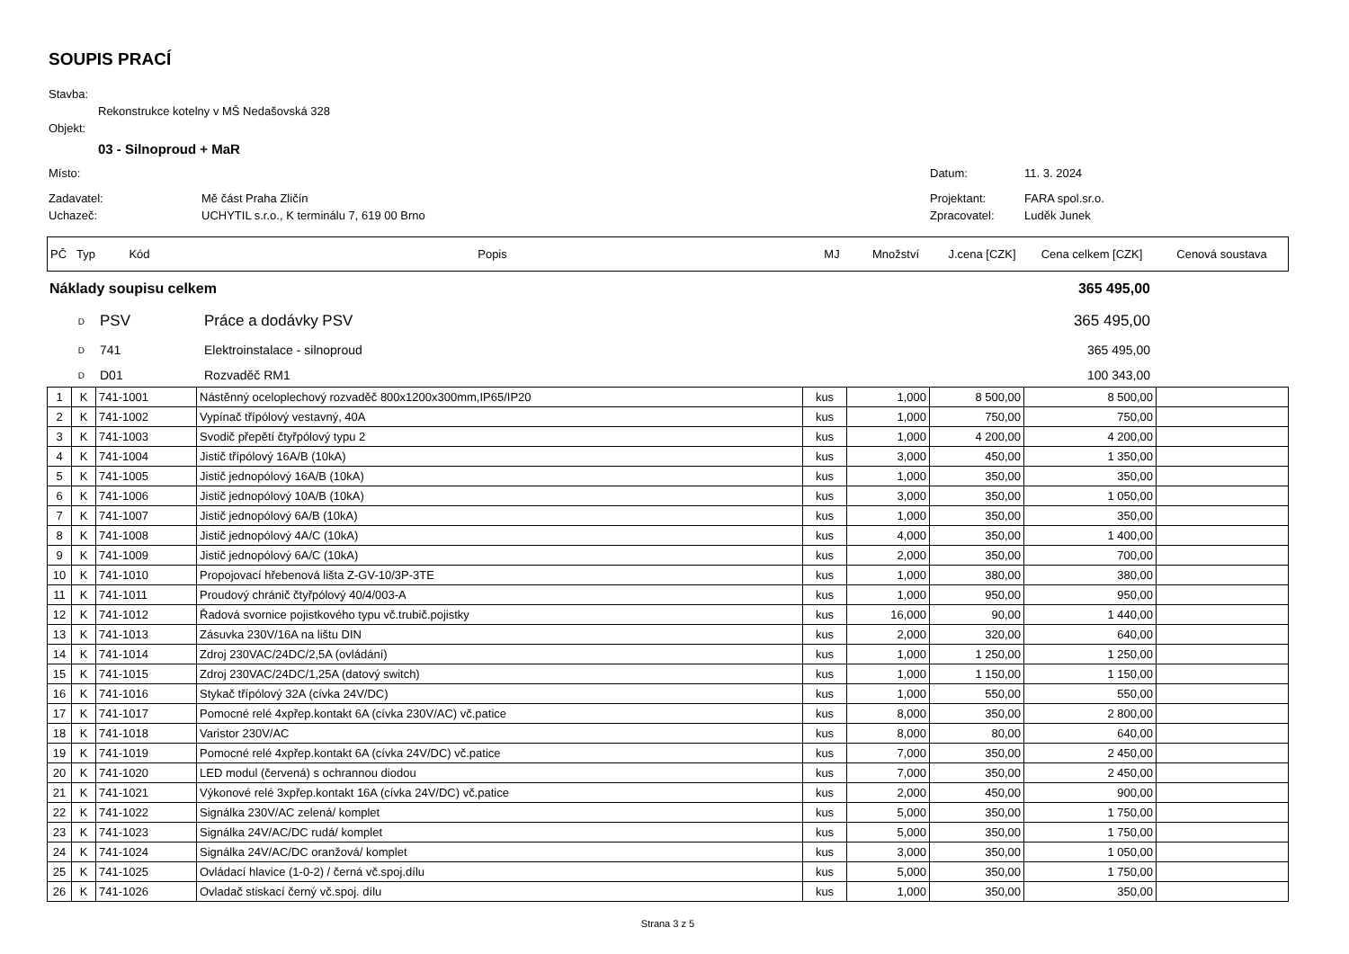SOUPIS PRACÍ
Stavba:
Rekonstrukce kotelny v MŠ Nedašovská 328
Objekt:
03 - Silnoproud + MaR
Místo: Datum: 11. 3. 2024
Zadavatel: Mě část Praha Zličín Projektant: FARA spol.sr.o.
Uchazeč: UCHYTIL s.r.o., K terminálu 7, 619 00 Brno Zpracovatel: Luděk Junek
| PČ | Typ | Kód | Popis | MJ | Množství | J.cena [CZK] | Cena celkem [CZK] | Cenová soustava |
| Náklady soupisu celkem | | | 365 495,00 | |
| D | PSV | Práce a dodávky PSV | 365 495,00 | |
| D | 741 | Elektroinstalace - silnoproud | 365 495,00 | |
| D | D01 | Rozvaděč RM1 | 100 343,00 | |
| 1 | K | 741-1001 | Nástěnný oceloplechový rozvaděč 800x1200x300mm,IP65/IP20 | kus | 1,000 | 8 500,00 | 8 500,00 | |
| 2 | K | 741-1002 | Vypínač třípólový vestavný, 40A | kus | 1,000 | 750,00 | 750,00 | |
| 3 | K | 741-1003 | Svodič přepětí čtyřpólový typu 2 | kus | 1,000 | 4 200,00 | 4 200,00 | |
| 4 | K | 741-1004 | Jistič třípólový 16A/B (10kA) | kus | 3,000 | 450,00 | 1 350,00 | |
| 5 | K | 741-1005 | Jistič jednopólový 16A/B (10kA) | kus | 1,000 | 350,00 | 350,00 | |
| 6 | K | 741-1006 | Jistič jednopólový 10A/B (10kA) | kus | 3,000 | 350,00 | 1 050,00 | |
| 7 | K | 741-1007 | Jistič jednopólový 6A/B (10kA) | kus | 1,000 | 350,00 | 350,00 | |
| 8 | K | 741-1008 | Jistič jednopólový 4A/C (10kA) | kus | 4,000 | 350,00 | 1 400,00 | |
| 9 | K | 741-1009 | Jistič jednopólový 6A/C (10kA) | kus | 2,000 | 350,00 | 700,00 | |
| 10 | K | 741-1010 | Propojovací hřebenová lišta Z-GV-10/3P-3TE | kus | 1,000 | 380,00 | 380,00 | |
| 11 | K | 741-1011 | Proudový chránič čtyřpólový 40/4/003-A | kus | 1,000 | 950,00 | 950,00 | |
| 12 | K | 741-1012 | Řadová svornice pojistkového typu vč.trubič.pojistky | kus | 16,000 | 90,00 | 1 440,00 | |
| 13 | K | 741-1013 | Zásuvka 230V/16A na lištu DIN | kus | 2,000 | 320,00 | 640,00 | |
| 14 | K | 741-1014 | Zdroj 230VAC/24DC/2,5A (ovládání) | kus | 1,000 | 1 250,00 | 1 250,00 | |
| 15 | K | 741-1015 | Zdroj 230VAC/24DC/1,25A (datový switch) | kus | 1,000 | 1 150,00 | 1 150,00 | |
| 16 | K | 741-1016 | Stykač třípólový 32A (cívka 24V/DC) | kus | 1,000 | 550,00 | 550,00 | |
| 17 | K | 741-1017 | Pomocné relé 4xpřep.kontakt 6A (cívka 230V/AC) vč.patice | kus | 8,000 | 350,00 | 2 800,00 | |
| 18 | K | 741-1018 | Varistor 230V/AC | kus | 8,000 | 80,00 | 640,00 | |
| 19 | K | 741-1019 | Pomocné relé 4xpřep.kontakt 6A (cívka 24V/DC) vč.patice | kus | 7,000 | 350,00 | 2 450,00 | |
| 20 | K | 741-1020 | LED modul (červená) s ochrannou diodou | kus | 7,000 | 350,00 | 2 450,00 | |
| 21 | K | 741-1021 | Výkonové relé 3xpřep.kontakt 16A (cívka 24V/DC) vč.patice | kus | 2,000 | 450,00 | 900,00 | |
| 22 | K | 741-1022 | Signálka 230V/AC zelená/ komplet | kus | 5,000 | 350,00 | 1 750,00 | |
| 23 | K | 741-1023 | Signálka 24V/AC/DC rudá/ komplet | kus | 5,000 | 350,00 | 1 750,00 | |
| 24 | K | 741-1024 | Signálka 24V/AC/DC oranžová/ komplet | kus | 3,000 | 350,00 | 1 050,00 | |
| 25 | K | 741-1025 | Ovládací hlavice (1-0-2) / černá vč.spoj.dílu | kus | 5,000 | 350,00 | 1 750,00 | |
| 26 | K | 741-1026 | Ovladač stiskací černý vč.spoj. dílu | kus | 1,000 | 350,00 | 350,00 | |
Strana 3 z 5